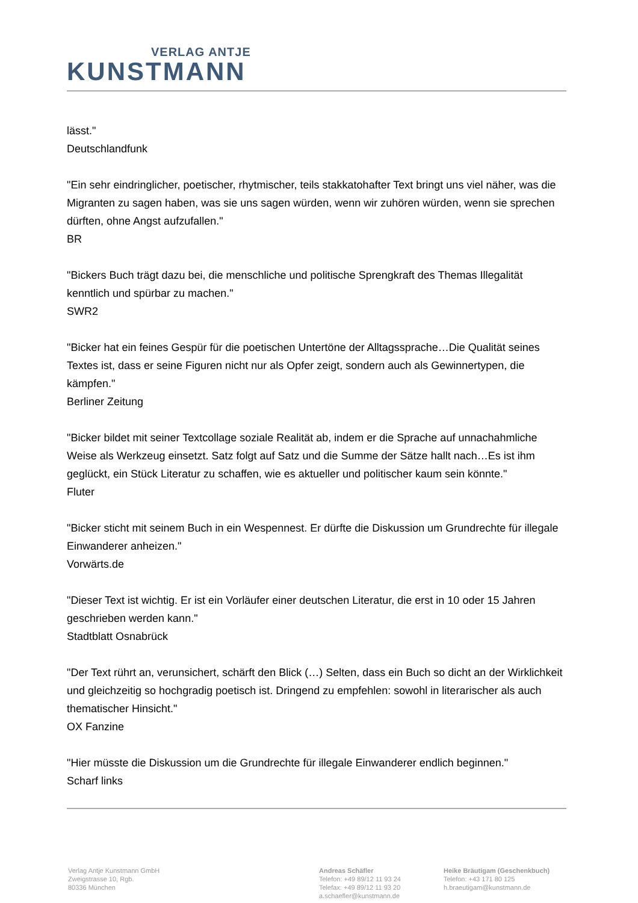VERLAG ANTJE
KUNSTMANN
lässt."
Deutschlandfunk
"Ein sehr eindringlicher, poetischer, rhytmischer, teils stakkatohafter Text bringt uns viel näher, was die Migranten zu sagen haben, was sie uns sagen würden, wenn wir zuhören würden, wenn sie sprechen dürften, ohne Angst aufzufallen."
BR
"Bickers Buch trägt dazu bei, die menschliche und politische Sprengkraft des Themas Illegalität kenntlich und spürbar zu machen."
SWR2
"Bicker hat ein feines Gespür für die poetischen Untertöne der Alltagssprache…Die Qualität seines Textes ist, dass er seine Figuren nicht nur als Opfer zeigt, sondern auch als Gewinnertypen, die kämpfen."
Berliner Zeitung
"Bicker bildet mit seiner Textcollage soziale Realität ab, indem er die Sprache auf unnachahmliche Weise als Werkzeug einsetzt. Satz folgt auf Satz und die Summe der Sätze hallt nach…Es ist ihm geglückt, ein Stück Literatur zu schaffen, wie es aktueller und politischer kaum sein könnte."
Fluter
"Bicker sticht mit seinem Buch in ein Wespennest. Er dürfte die Diskussion um Grundrechte für illegale Einwanderer anheizen."
Vorwärts.de
"Dieser Text ist wichtig. Er ist ein Vorläufer einer deutschen Literatur, die erst in 10 oder 15 Jahren geschrieben werden kann."
Stadtblatt Osnabrück
"Der Text rührt an, verunsichert, schärft den Blick (…) Selten, dass ein Buch so dicht an der Wirklichkeit und gleichzeitig so hochgradig poetisch ist. Dringend zu empfehlen: sowohl in literarischer als auch thematischer Hinsicht."
OX Fanzine
"Hier müsste die Diskussion um die Grundrechte für illegale Einwanderer endlich beginnen."
Scharf links
Verlag Antje Kunstmann GmbH
Zweigstrasse 10, Rgb.
80336 München
Andreas Schäfler
Telefon: +49 89/12 11 93 24
Telefax: +49 89/12 11 93 20
a.schaefler@kunstmann.de
Heike Bräutigam (Geschenkbuch)
Telefon: +43 171 80 125
h.braeutigam@kunstmann.de